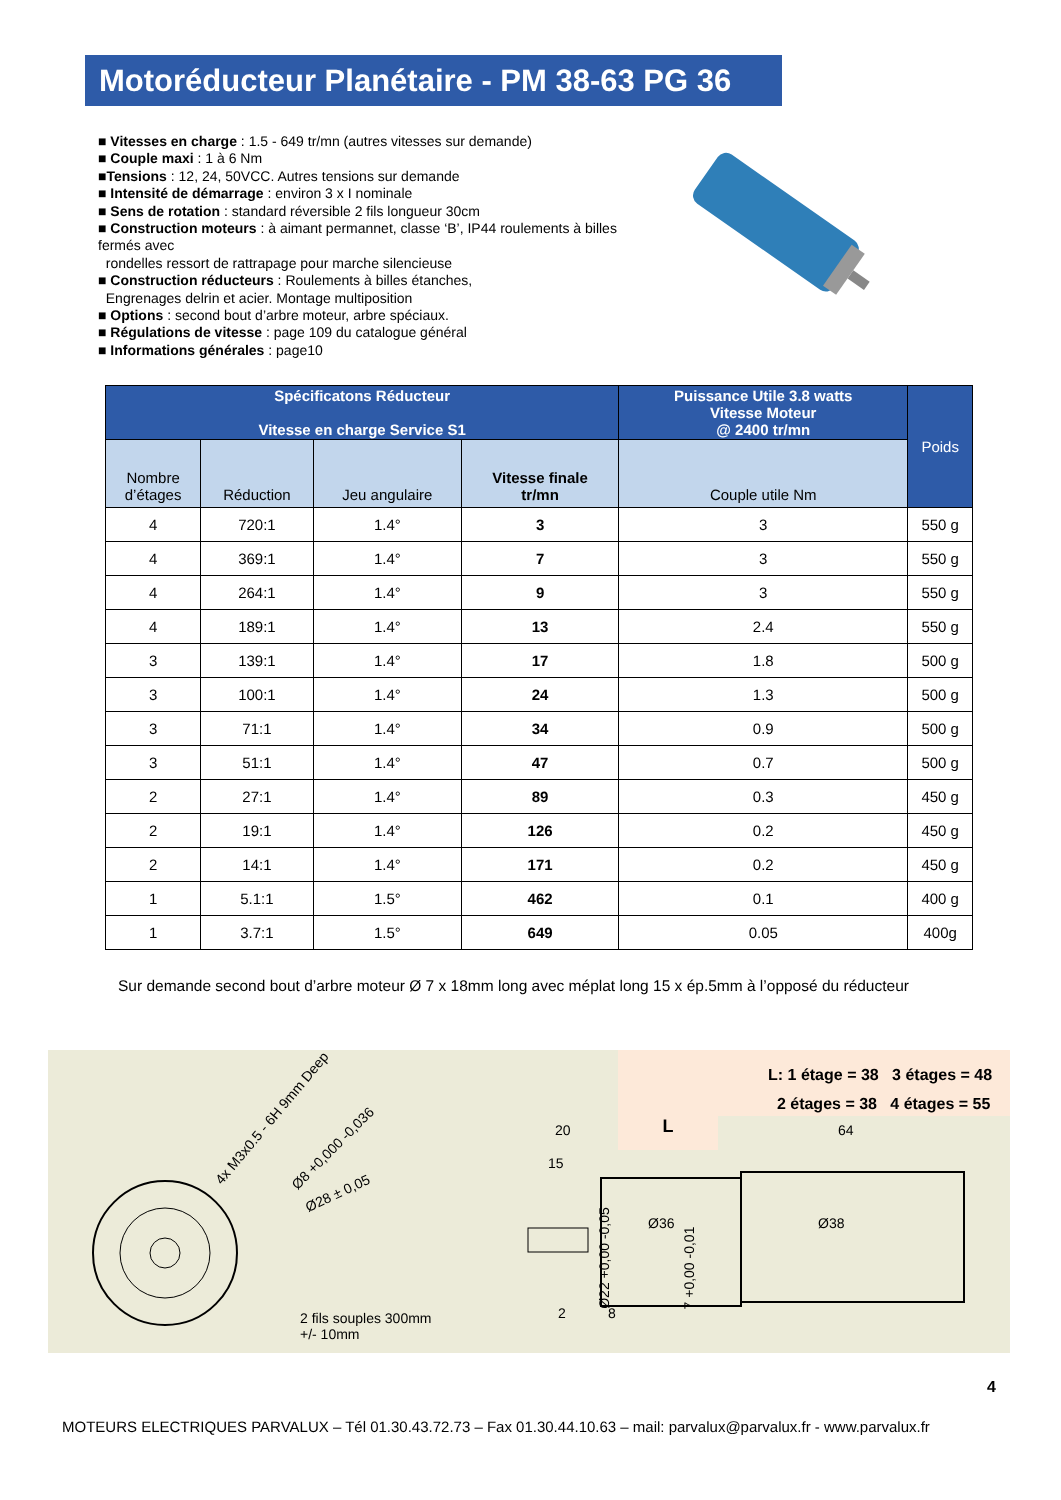Motoréducteur Planétaire - PM 38-63 PG 36
■ Vitesses en charge : 1.5 - 649 tr/mn (autres vitesses sur demande)
■ Couple maxi : 1 à 6 Nm
■Tensions : 12, 24, 50VCC. Autres tensions sur demande
■ Intensité de démarrage : environ 3 x I nominale
■ Sens de rotation : standard réversible 2 fils longueur 30cm
■ Construction moteurs : à aimant permannet, classe ‘B’, IP44 roulements à billes fermés avec
rondelles ressort de rattrapage pour marche silencieuse
■ Construction réducteurs : Roulements à billes étanches,
Engrenages delrin et acier. Montage multiposition
■ Options : second bout d’arbre moteur, arbre spéciaux.
■ Régulations de vitesse : page 109 du catalogue général
■ Informations générales : page10
| Spécificatons Réducteur Vitesse en charge Service S1 | | | | Puissance Utile 3.8 watts Vitesse Moteur @ 2400 tr/mn | Poids |
| --- | --- | --- | --- | --- | --- |
| Nombre d’étages | Réduction | Jeu angulaire | Vitesse finale tr/mn | Couple utile Nm | |
| 4 | 720:1 | 1.4° | 3 | 3 | 550 g |
| 4 | 369:1 | 1.4° | 7 | 3 | 550 g |
| 4 | 264:1 | 1.4° | 9 | 3 | 550 g |
| 4 | 189:1 | 1.4° | 13 | 2.4 | 550 g |
| 3 | 139:1 | 1.4° | 17 | 1.8 | 500 g |
| 3 | 100:1 | 1.4° | 24 | 1.3 | 500 g |
| 3 | 71:1 | 1.4° | 34 | 0.9 | 500 g |
| 3 | 51:1 | 1.4° | 47 | 0.7 | 500 g |
| 2 | 27:1 | 1.4° | 89 | 0.3 | 450 g |
| 2 | 19:1 | 1.4° | 126 | 0.2 | 450 g |
| 2 | 14:1 | 1.4° | 171 | 0.2 | 450 g |
| 1 | 5.1:1 | 1.5° | 462 | 0.1 | 400 g |
| 1 | 3.7:1 | 1.5° | 649 | 0.05 | 400g |
Sur demande second bout d’arbre moteur Ø 7 x 18mm long avec méplat long 15 x ép.5mm à l’opposé du réducteur
L: 1 étage = 38 3 étages = 48
2 étages = 38 4 étages = 55
L
4x M3x0.5 - 6H 9mm Deep
Ø8 +0,000 -0,036
Ø28 ± 0,05
Ø22 +0,00 -0,05
7 +0,00 -0,01
20
15
64
Ø36 Ø38
2 8 2 fils souples 300mm
+/- 10mm
4
MOTEURS ELECTRIQUES PARVALUX – Tél 01.30.43.72.73 – Fax 01.30.44.10.63 – mail: parvalux@parvalux.fr - www.parvalux.fr